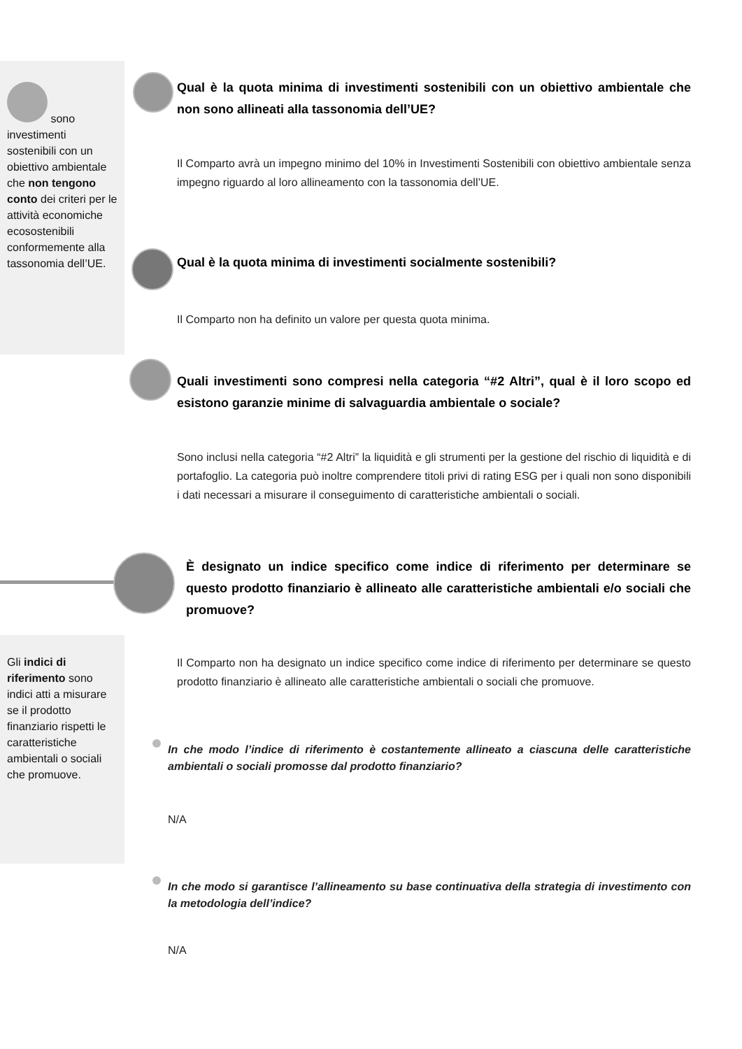sono investimenti sostenibili con un obiettivo ambientale che non tengono conto dei criteri per le attività economiche ecosostenibili conformemente alla tassonomia dell’UE.
Gli indici di riferimento sono indici atti a misurare se il prodotto finanziario rispetti le caratteristiche ambientali o sociali che promuove.
Qual è la quota minima di investimenti sostenibili con un obiettivo ambientale che non sono allineati alla tassonomia dell’UE?
Il Comparto avrà un impegno minimo del 10% in Investimenti Sostenibili con obiettivo ambientale senza impegno riguardo al loro allineamento con la tassonomia dell’UE.
Qual è la quota minima di investimenti socialmente sostenibili?
Il Comparto non ha definito un valore per questa quota minima.
Quali investimenti sono compresi nella categoria “#2 Altri”, qual è il loro scopo ed esistono garanzie minime di salvaguardia ambientale o sociale?
Sono inclusi nella categoria “#2 Altri” la liquidità e gli strumenti per la gestione del rischio di liquidità e di portafoglio. La categoria può inoltre comprendere titoli privi di rating ESG per i quali non sono disponibili i dati necessari a misurare il conseguimento di caratteristiche ambientali o sociali.
È designato un indice specifico come indice di riferimento per determinare se questo prodotto finanziario è allineato alle caratteristiche ambientali e/o sociali che promuove?
Il Comparto non ha designato un indice specifico come indice di riferimento per determinare se questo prodotto finanziario è allineato alle caratteristiche ambientali o sociali che promuove.
In che modo l’indice di riferimento è costantemente allineato a ciascuna delle caratteristiche ambientali o sociali promosse dal prodotto finanziario?
N/A
In che modo si garantisce l’allineamento su base continuativa della strategia di investimento con la metodologia dell’indice?
N/A